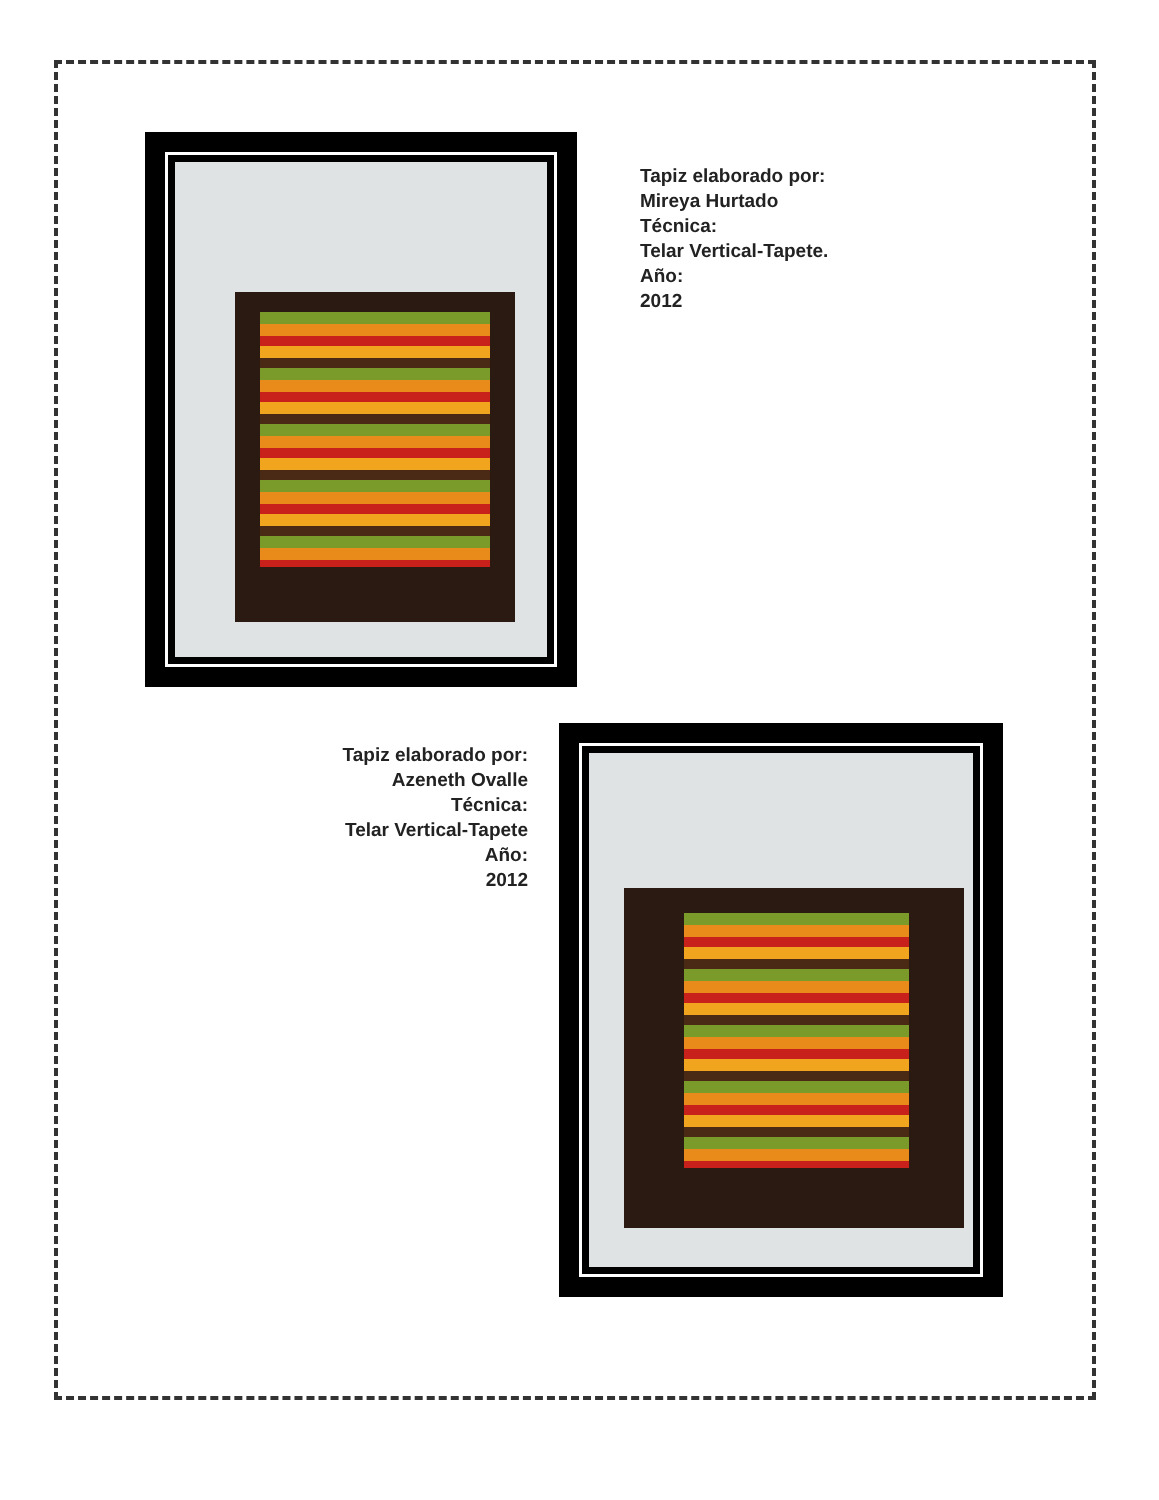Tapiz elaborado por:
Mireya Hurtado
Técnica:
Telar Vertical-Tapete.
Año:
2012
Tapiz elaborado por:
Azeneth Ovalle
Técnica:
Telar Vertical-Tapete
Año:
2012